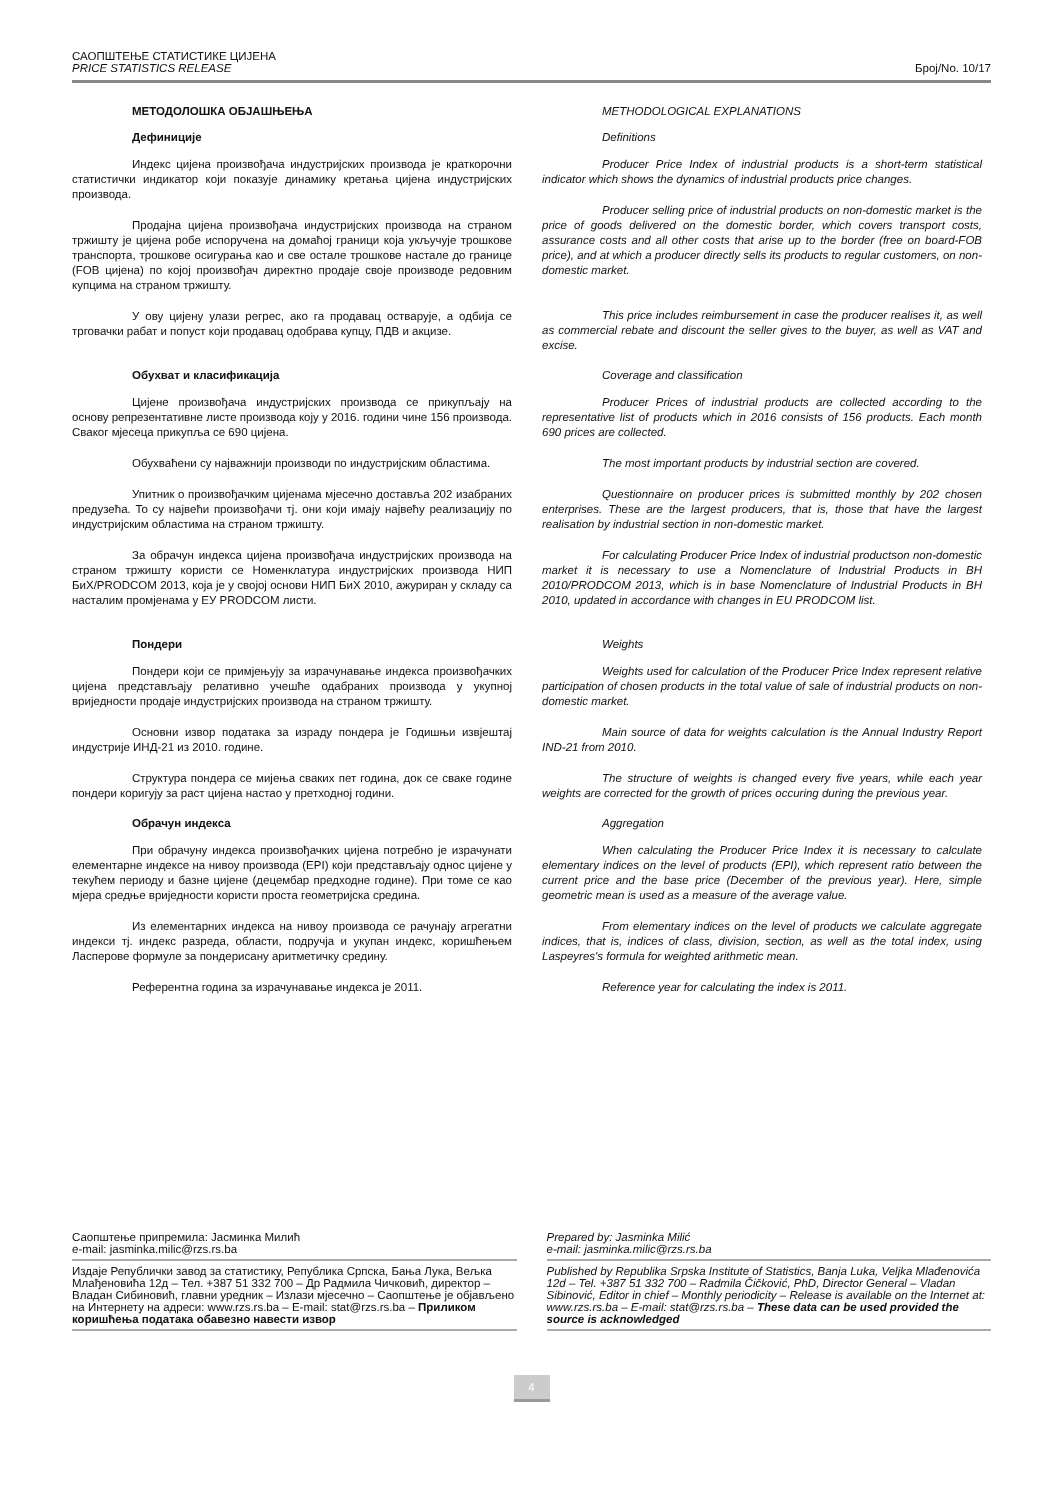САОПШТЕЊЕ СТАТИСТИКЕ ЦИЈЕНА
PRICE STATISTICS RELEASE
Број/No. 10/17
МЕТОДОЛОШКА ОБЈАШЊЕЊА
Дефиниције
Индекс цијена произвођача индустријских производа је краткорочни статистички индикатор који показује динамику кретања цијена индустријских производа.
Продајна цијена произвођача индустријских производа на страном тржишту је цијена робе испоручена на домаћој граници која укључује трошкове транспорта, трошкове осигурања као и све остале трошкове настале до границе (FOB цијена) по којој произвођач директно продаје своје производе редовним купцима на страном тржишту.
У ову цијену улази регрес, ако га продавац остварује, а одбија се трговачки рабат и попуст који продавац одобрава купцу, ПДВ и акцизе.
Обухват и класификација
Цијене произвођача индустријских производа се прикупљају на основу репрезентативне листе производа коју у 2016. години чине 156 производа. Сваког мјесеца прикупља се 690 цијена.
Обухваћени су најважнији производи по индустријским областима.
Упитник о произвођачким цијенама мјесечно доставља 202 изабраних предузећа. То су највећи произвођачи тј. они који имају највећу реализацију по индустријским областима на страном тржишту.
За обрачун индекса цијена произвођача индустријских производа на страном тржишту користи се Номенклатура индустријских производа НИП БиХ/PRODCOM 2013, која је у својој основи НИП БиХ 2010, ажуриран у складу са насталим промјенама у ЕУ PRODCOM листи.
Пондери
Пондери који се примјењују за израчунавање индекса произвођачких цијена представљају релативно учешће одабраних производа у укупној вриједности продаје индустријских производа на страном тржишту.
Основни извор података за израду пондера је Годишњи извјештај индустрије ИНД-21 из 2010. године.
Структура пондера се мијења сваких пет година, док се сваке године пондери коригују за раст цијена настао у претходној години.
Обрачун индекса
При обрачуну индекса произвођачких цијена потребно је израчунати елементарне индексе на нивоу производа (EPI) који представљају однос цијене у текућем периоду и базне цијене (децембар предходне године). При томе се као мјера средње вриједности користи проста геометријска средина.
Из елементарних индекса на нивоу производа се рачунају агрегатни индекси тј. индекс разреда, области, подручја и укупан индекс, коришћењем Ласперове формуле за пондерисану аритметичку средину.
Референтна година за израчунавање индекса је 2011.
METHODOLOGICAL EXPLANATIONS
Definitions
Producer Price Index of industrial products is a short-term statistical indicator which shows the dynamics of industrial products price changes.
Producer selling price of industrial products on non-domestic market is the price of goods delivered on the domestic border, which covers transport costs, assurance costs and all other costs that arise up to the border (free on board-FOB price), and at which a producer directly sells its products to regular customers, on non-domestic market.
This price includes reimbursement in case the producer realises it, as well as commercial rebate and discount the seller gives to the buyer, as well as VAT and excise.
Coverage and classification
Producer Prices of industrial products are collected according to the representative list of products which in 2016 consists of 156 products. Each month 690 prices are collected.
The most important products by industrial section are covered.
Questionnaire on producer prices is submitted monthly by 202 chosen enterprises. These are the largest producers, that is, those that have the largest realisation by industrial section in non-domestic market.
For calculating Producer Price Index of industrial productson non-domestic market it is necessary to use a Nomenclature of Industrial Products in BH 2010/PRODCOM 2013, which is in base Nomenclature of Industrial Products in BH 2010, updated in accordance with changes in EU PRODCOM list.
Weights
Weights used for calculation of the Producer Price Index represent relative participation of chosen products in the total value of sale of industrial products on non-domestic market.
Main source of data for weights calculation is the Annual Industry Report IND-21 from 2010.
The structure of weights is changed every five years, while each year weights are corrected for the growth of prices occuring during the previous year.
Aggregation
When calculating the Producer Price Index it is necessary to calculate elementary indices on the level of products (EPI), which represent ratio between the current price and the base price (December of the previous year). Here, simple geometric mean is used as a measure of the average value.
From elementary indices on the level of products we calculate aggregate indices, that is, indices of class, division, section, as well as the total index, using Laspeyres's formula for weighted arithmetic mean.
Reference year for calculating the index is 2011.
Саопштење припремила: Јасминка Милић
e-mail: jasminka.milic@rzs.rs.ba
Издаје Републички завод за статистику, Република Српска, Бања Лука, Вељка Млађеновића 12д – Тел. +387 51 332 700 – Др Радмила Чичковић, директор – Владан Сибиновић, главни уредник – Излази мјесечно – Саопштење је објављено на Интернету на адреси: www.rzs.rs.ba – E-mail: stat@rzs.rs.ba – Приликом коришћења података обавезно навести извор
Prepared by: Jasminka Milić
e-mail: jasminka.milic@rzs.rs.ba
Published by Republika Srpska Institute of Statistics, Banja Luka, Veljka Mlađenovića 12d – Tel. +387 51 332 700 – Radmila Čičković, PhD, Director General – Vladan Sibinović, Editor in chief – Monthly periodicity – Release is available on the Internet at: www.rzs.rs.ba – E-mail: stat@rzs.rs.ba – These data can be used provided the source is acknowledged
4